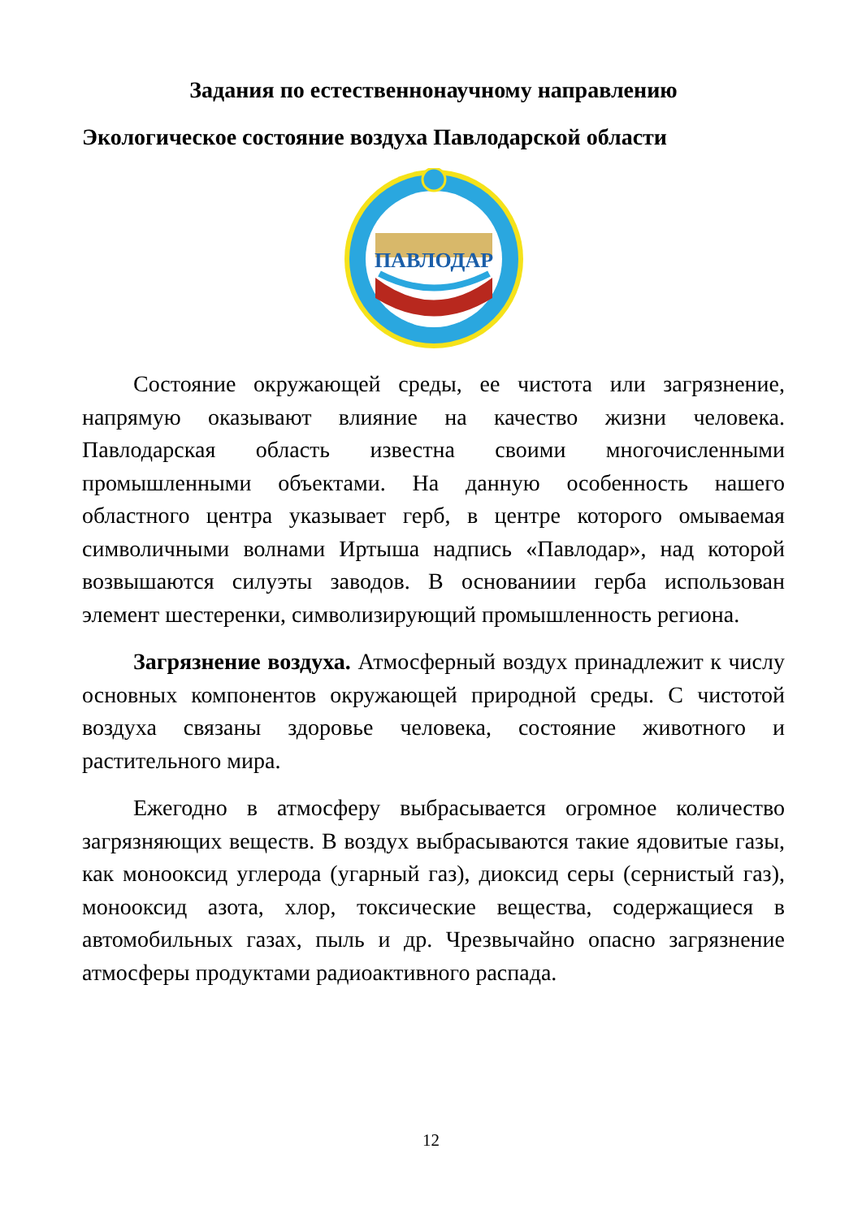Задания по естественнонаучному направлению
Экологическое состояние воздуха Павлодарской области
ПАВЛОДАР
Состояние окружающей среды, ее чистота или загрязнение, напрямую оказывают влияние на качество жизни человека. Павлодарская область известна своими многочисленными промышленными объектами. На данную особенность нашего областного центра указывает герб, в центре которого омываемая символичными волнами Иртыша надпись «Павлодар», над которой возвышаются силуэты заводов. В основаниии герба использован элемент шестеренки, символизирующий промышленность региона.
Загрязнение воздуха. Атмосферный воздух принадлежит к числу основных компонентов окружающей природной среды. С чистотой воздуха связаны здоровье человека, состояние животного и растительного мира.
Ежегодно в атмосферу выбрасывается огромное количество загрязняющих веществ. В воздух выбрасываются такие ядовитые газы, как монооксид углерода (угарный газ), диоксид серы (сернистый газ), монооксид азота, хлор, токсические вещества, содержащиеся в автомобильных газах, пыль и др. Чрезвычайно опасно загрязнение атмосферы продуктами радиоактивного распада.
12